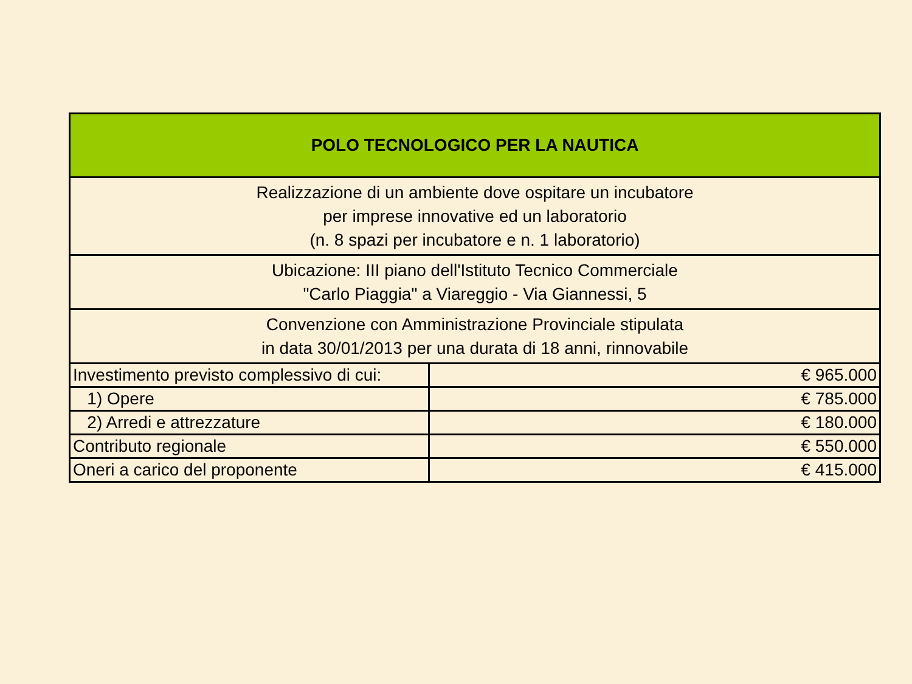| POLO TECNOLOGICO PER LA NAUTICA | |
| Realizzazione di un ambiente dove ospitare un incubatore per imprese innovative ed un laboratorio (n. 8 spazi per incubatore e n. 1 laboratorio) | |
| Ubicazione: III piano dell'Istituto Tecnico Commerciale "Carlo Piaggia" a Viareggio - Via Giannessi, 5 | |
| Convenzione con Amministrazione Provinciale stipulata in data 30/01/2013 per una durata di 18 anni, rinnovabile | |
| Investimento previsto complessivo di cui: | € 965.000 |
| 1) Opere | € 785.000 |
| 2) Arredi e attrezzature | € 180.000 |
| Contributo regionale | € 550.000 |
| Oneri a carico del proponente | € 415.000 |